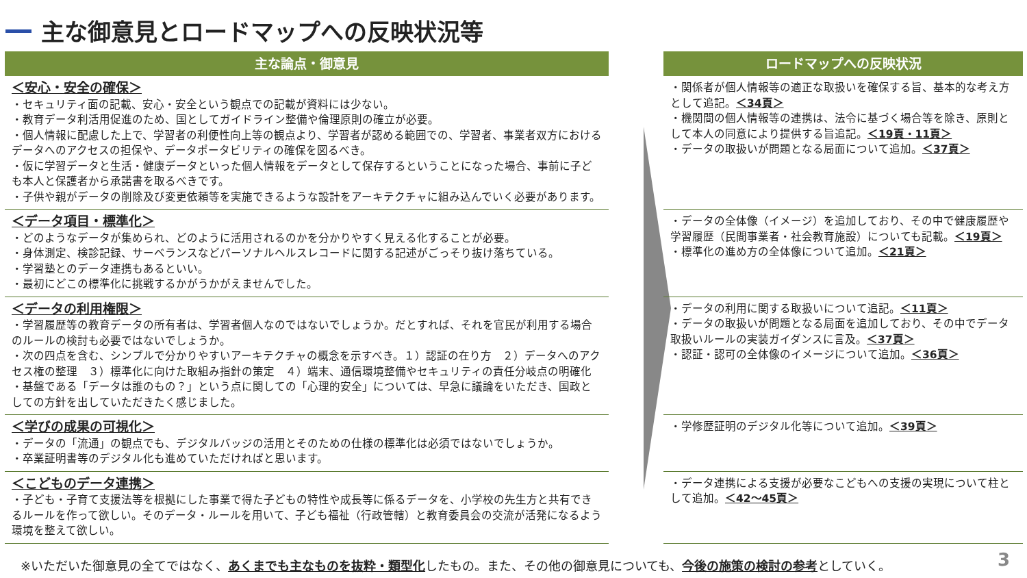主な御意見とロードマップへの反映状況等
| 主な論点・御意見 | | ロードマップへの反映状況 |
| --- | --- | --- |
| ＜安心・安全の確保＞ ・セキュリティ面の記載、安心・安全という観点での記載が資料には少ない。 ・教育データ利活用促進のため、国としてガイドライン整備や倫理原則の確立が必要。 ・個人情報に配慮した上で、学習者の利便性向上等の観点より、学習者が認める範囲での、学習者、事業者双方におけるデータへのアクセスの担保や、データポータビリティの確保を図るべき。 ・仮に学習データと生活・健康データといった個人情報をデータとして保存するということになった場合、事前に子ども本人と保護者から承諾書を取るべきです。 ・子供や親がデータの削除及び変更依頼等を実施できるような設計をアーキテクチャに組み込んでいく必要があります。 | | ・関係者が個人情報等の適正な取扱いを確保する旨、基本的な考え方として追記。 ＜34頁＞ ・機関間の個人情報等の連携は、法令に基づく場合等を除き、原則として本人の同意により提供する旨追記。 ＜19頁・11頁＞ ・データの取扱いが問題となる局面について追加。 ＜37頁＞ |
| ＜データ項目・標準化＞ ・どのようなデータが集められ、どのように活用されるのかを分かりやすく見える化することが必要。 ・身体測定、検診記録、サーベランスなどパーソナルヘルスレコードに関する記述がごっそり抜け落ちている。 ・学習塾とのデータ連携もあるといい。 ・最初にどこの標準化に挑戦するかがうかがえませんでした。 | | ・データの全体像（イメージ）を追加しており、その中で健康履歴や学習履歴（民間事業者・社会教育施設）についても記載。 ＜19頁＞ ・標準化の進め方の全体像について追加。 ＜21頁＞ |
| ＜データの利用権限＞ ・学習履歴等の教育データの所有者は、学習者個人なのではないでしょうか。だとすれば、それを官民が利用する場合のルールの検討も必要ではないでしょうか。 ・次の四点を含む、シンプルで分かりやすいアーキテクチャの概念を示すべき。１）認証の在り方 ２）データへのアクセス権の整理 ３）標準化に向けた取組み指針の策定 ４）端末、通信環境整備やセキュリティの責任分岐点の明確化 ・基盤である「データは誰のもの？」という点に関しての「心理的安全」については、早急に議論をいただき、国政としての方針を出していただきたく感じました。 | | ・データの利用に関する取扱いについて追記。 ＜11頁＞ ・データの取扱いが問題となる局面を追加しており、その中でデータ取扱いルールの実装ガイダンスに言及。 ＜37頁＞ ・認証・認可の全体像のイメージについて追加。 ＜36頁＞ |
| ＜学びの成果の可視化＞ ・データの「流通」の観点でも、デジタルバッジの活用とそのための仕様の標準化は必須ではないでしょうか。 ・卒業証明書等のデジタル化も進めていただければと思います。 | | ・学修歴証明のデジタル化等について追加。 ＜39頁＞ |
| ＜こどものデータ連携＞ ・子ども・子育て支援法等を根拠にした事業で得た子どもの特性や成長等に係るデータを、小学校の先生方と共有できるルールを作って欲しい。そのデータ・ルールを用いて、子ども福祉（行政管轄）と教育委員会の交流が活発になるよう環境を整えて欲しい。 | | ・データ連携による支援が必要なこどもへの支援の実現について柱として追加。 ＜42～45頁＞ |
※いただいた御意見の全てではなく、あくまでも主なものを抜粋・類型化したもの。また、その他の御意見についても、今後の施策の検討の参考としていく。
3